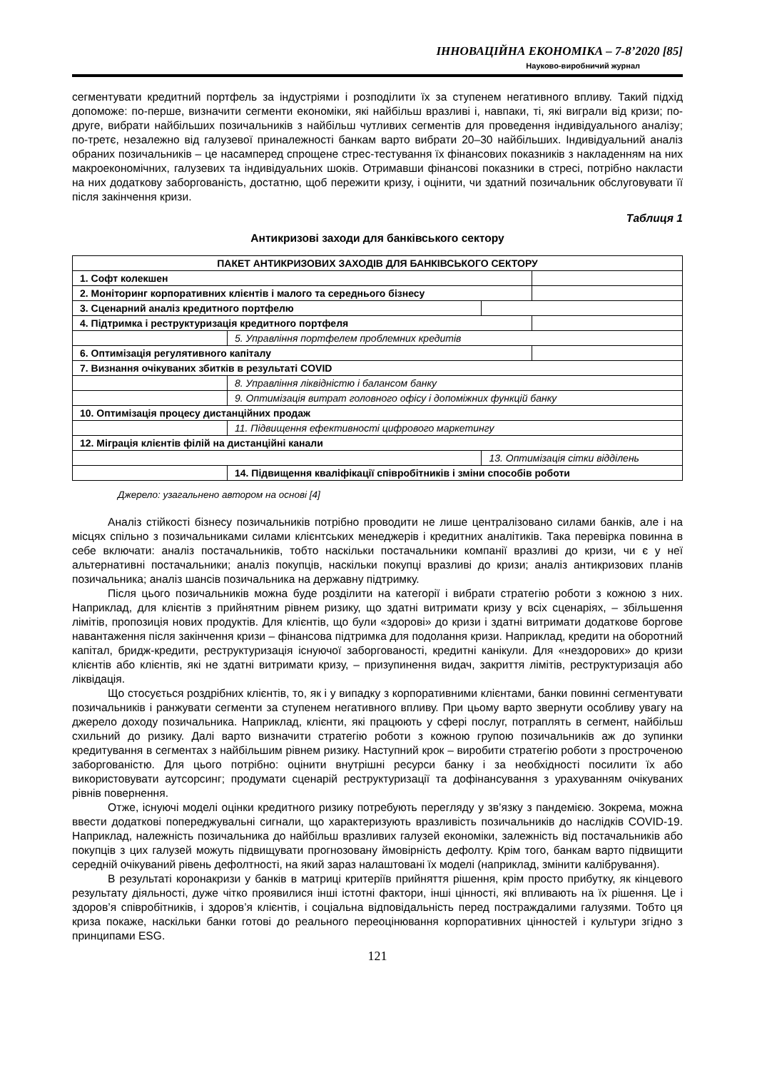ІННОВАЦІЙНА ЕКОНОМІКА – 7-8’2020 [85]
Науково-виробничий журнал
сегментувати кредитний портфель за індустріями і розподілити їх за ступенем негативного впливу. Такий підхід допоможе: по-перше, визначити сегменти економіки, які найбільш вразливі і, навпаки, ті, які виграли від кризи; по-друге, вибрати найбільших позичальників з найбільш чутливих сегментів для проведення індивідуального аналізу; по-третє, незалежно від галузевої приналежності банкам варто вибрати 20–30 найбільших. Індивідуальний аналіз обраних позичальників – це насамперед спрощене стрес-тестування їх фінансових показників з накладенням на них макроекономічних, галузевих та індивідуальних шоків. Отримавши фінансові показники в стресі, потрібно накласти на них додаткову заборгованість, достатню, щоб пережити кризу, і оцінити, чи здатний позичальник обслуговувати її після закінчення кризи.
Таблиця 1
Антикризові заходи для банківського сектору
| ПАКЕТ АНТИКРИЗОВИХ ЗАХОДІВ ДЛЯ БАНКІВСЬКОГО СЕКТОРУ | | | |
| 1. Софт колекшен | | | |
| 2. Моніторинг корпоративних клієнтів і малого та середнього бізнесу | | | |
| 3. Сценарний аналіз кредитного портфелю | | | |
| 4. Підтримка і реструктуризація кредитного портфеля | | | |
| | 5. Управління портфелем проблемних кредитів | | |
| 6. Оптимізація регулятивного капіталу | | | |
| 7. Визнання очікуваних збитків в результаті COVID | | | |
| | 8. Управління ліквідністю і балансом банку | | |
| | 9. Оптимізація витрат головного офісу і допоміжних функцій банку | | |
| 10. Оптимізація процесу дистанційних продаж | | | |
| | 11. Підвищення ефективності цифрового маркетингу | | |
| 12. Міграція клієнтів філій на дистанційні канали | | | |
| | | 13. Оптимізація сітки відділень | |
| | 14. Підвищення кваліфікації співробітників і зміни способів роботи | | |
Джерело: узагальнено автором на основі [4]
Аналіз стійкості бізнесу позичальників потрібно проводити не лише централізовано силами банків, але і на місцях спільно з позичальниками силами клієнтських менеджерів і кредитних аналітиків. Така перевірка повинна в себе включати: аналіз постачальників, тобто наскільки постачальники компанії вразливі до кризи, чи є у неї альтернативні постачальники; аналіз покупців, наскільки покупці вразливі до кризи; аналіз антикризових планів позичальника; аналіз шансів позичальника на державну підтримку.
Після цього позичальників можна буде розділити на категорії і вибрати стратегію роботи з кожною з них. Наприклад, для клієнтів з прийнятним рівнем ризику, що здатні витримати кризу у всіх сценаріях, – збільшення лімітів, пропозиція нових продуктів. Для клієнтів, що були «здорові» до кризи і здатні витримати додаткове боргове навантаження після закінчення кризи – фінансова підтримка для подолання кризи. Наприклад, кредити на оборотний капітал, бридж-кредити, реструктуризація існуючої заборгованості, кредитні канікули. Для «нездорових» до кризи клієнтів або клієнтів, які не здатні витримати кризу, – призупинення видач, закриття лімітів, реструктуризація або ліквідація.
Що стосується роздрібних клієнтів, то, як і у випадку з корпоративними клієнтами, банки повинні сегментувати позичальників і ранжувати сегменти за ступенем негативного впливу. При цьому варто звернути особливу увагу на джерело доходу позичальника. Наприклад, клієнти, які працюють у сфері послуг, потраплять в сегмент, найбільш схильний до ризику. Далі варто визначити стратегію роботи з кожною групою позичальників аж до зупинки кредитування в сегментах з найбільшим рівнем ризику. Наступний крок – виробити стратегію роботи з простроченою заборгованістю. Для цього потрібно: оцінити внутрішні ресурси банку і за необхідності посилити їх або використовувати аутсорсинг; продумати сценарій реструктуризації та дофінансування з урахуванням очікуваних рівнів повернення.
Отже, існуючі моделі оцінки кредитного ризику потребують перегляду у зв’язку з пандемією. Зокрема, можна ввести додаткові попереджувальні сигнали, що характеризують вразливість позичальників до наслідків COVID-19. Наприклад, належність позичальника до найбільш вразливих галузей економіки, залежність від постачальників або покупців з цих галузей можуть підвищувати прогнозовану ймовірність дефолту. Крім того, банкам варто підвищити середній очікуваний рівень дефолтності, на який зараз налаштовані їх моделі (наприклад, змінити калібрування).
В результаті коронакризи у банків в матриці критеріїв прийняття рішення, крім просто прибутку, як кінцевого результату діяльності, дуже чітко проявилися інші істотні фактори, інші цінності, які впливають на їх рішення. Це і здоров’я співробітників, і здоров’я клієнтів, і соціальна відповідальність перед постраждалими галузями. Тобто ця криза покаже, наскільки банки готові до реального переоцінювання корпоративних цінностей і культури згідно з принципами ESG.
121